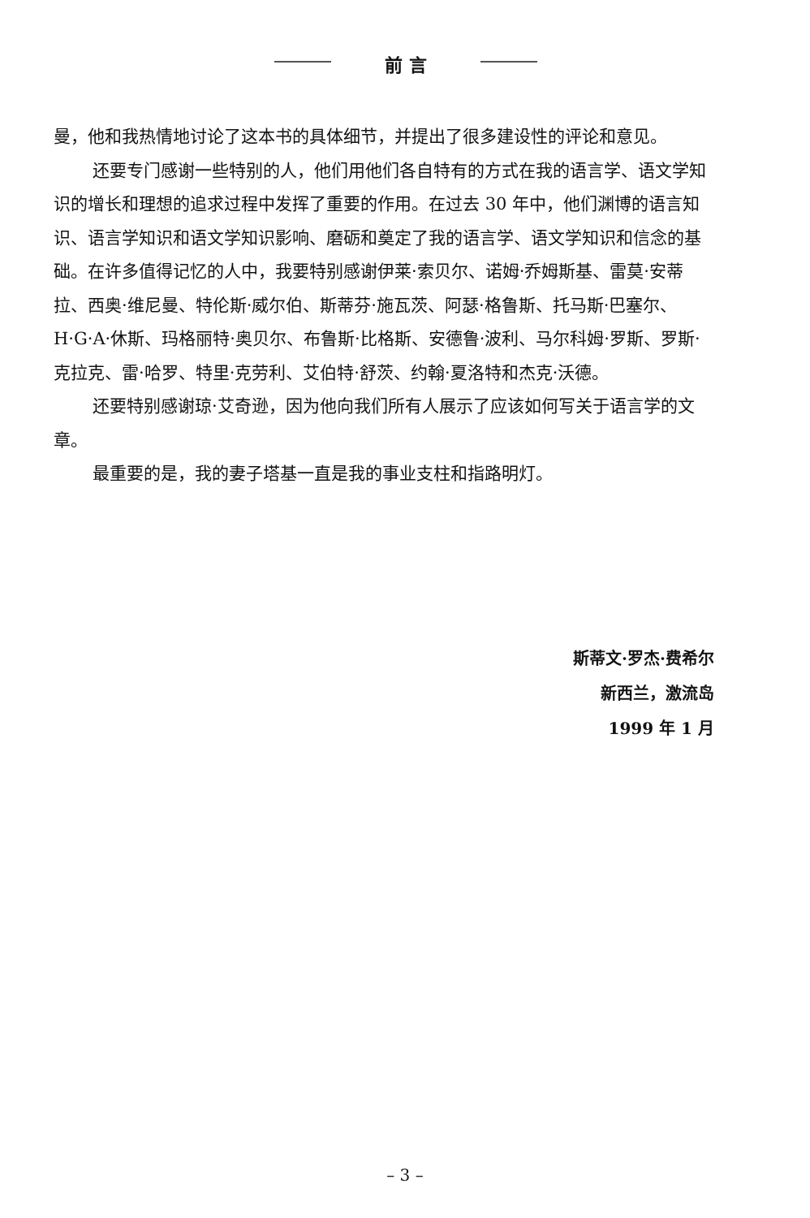前 言
曼，他和我热情地讨论了这本书的具体细节，并提出了很多建设性的评论和意见。
还要专门感谢一些特别的人，他们用他们各自特有的方式在我的语言学、语文学知识的增长和理想的追求过程中发挥了重要的作用。在过去 30 年中，他们渊博的语言知识、语言学知识和语文学知识影响、磨砺和奠定了我的语言学、语文学知识和信念的基础。在许多值得记忆的人中，我要特别感谢伊莱·索贝尔、诺姆·乔姆斯基、雷莫·安蒂拉、西奥·维尼曼、特伦斯·威尔伯、斯蒂芬·施瓦茨、阿瑟·格鲁斯、托马斯·巴塞尔、H·G·A·休斯、玛格丽特·奥贝尔、布鲁斯·比格斯、安德鲁·波利、马尔科姆·罗斯、罗斯·克拉克、雷·哈罗、特里·克劳利、艾伯特·舒茨、约翰·夏洛特和杰克·沃德。
还要特别感谢琼·艾奇逊，因为他向我们所有人展示了应该如何写关于语言学的文章。
最重要的是，我的妻子塔基一直是我的事业支柱和指路明灯。
斯蒂文·罗杰·费希尔
新西兰，激流岛
1999 年 1 月
– 3 –